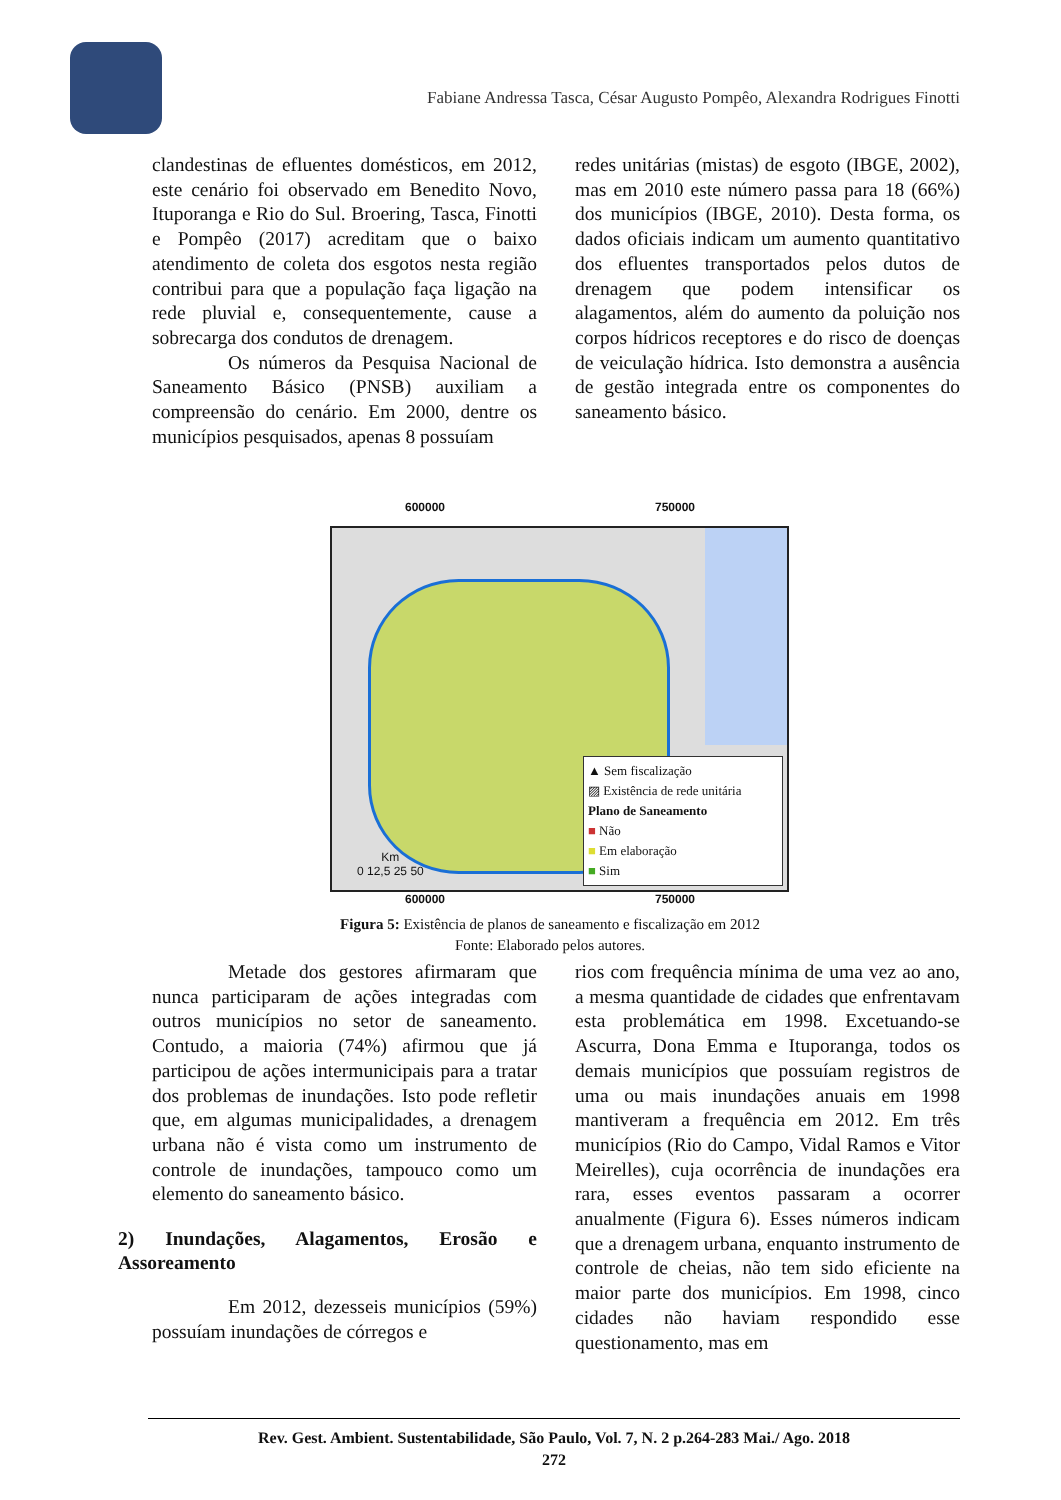Fabiane Andressa Tasca, César Augusto Pompêo, Alexandra Rodrigues Finotti
clandestinas de efluentes domésticos, em 2012, este cenário foi observado em Benedito Novo, Ituporanga e Rio do Sul. Broering, Tasca, Finotti e Pompêo (2017) acreditam que o baixo atendimento de coleta dos esgotos nesta região contribui para que a população faça ligação na rede pluvial e, consequentemente, cause a sobrecarga dos condutos de drenagem.
Os números da Pesquisa Nacional de Saneamento Básico (PNSB) auxiliam a compreensão do cenário. Em 2000, dentre os municípios pesquisados, apenas 8 possuíam
redes unitárias (mistas) de esgoto (IBGE, 2002), mas em 2010 este número passa para 18 (66%) dos municípios (IBGE, 2010). Desta forma, os dados oficiais indicam um aumento quantitativo dos efluentes transportados pelos dutos de drenagem que podem intensificar os alagamentos, além do aumento da poluição nos corpos hídricos receptores e do risco de doenças de veiculação hídrica. Isto demonstra a ausência de gestão integrada entre os componentes do saneamento básico.
600000 750000
Km
0 12,5 25 50
▲ Sem fiscalização
▨ Existência de rede unitária
Plano de Saneamento
■ Não
■ Em elaboração
■ Sim
600000 750000
Figura 5: Existência de planos de saneamento e fiscalização em 2012
Fonte: Elaborado pelos autores.
Metade dos gestores afirmaram que nunca participaram de ações integradas com outros municípios no setor de saneamento. Contudo, a maioria (74%) afirmou que já participou de ações intermunicipais para a tratar dos problemas de inundações. Isto pode refletir que, em algumas municipalidades, a drenagem urbana não é vista como um instrumento de controle de inundações, tampouco como um elemento do saneamento básico.
2) Inundações, Alagamentos, Erosão e Assoreamento
Em 2012, dezesseis municípios (59%) possuíam inundações de córregos e
rios com frequência mínima de uma vez ao ano, a mesma quantidade de cidades que enfrentavam esta problemática em 1998. Excetuando-se Ascurra, Dona Emma e Ituporanga, todos os demais municípios que possuíam registros de uma ou mais inundações anuais em 1998 mantiveram a frequência em 2012. Em três municípios (Rio do Campo, Vidal Ramos e Vitor Meirelles), cuja ocorrência de inundações era rara, esses eventos passaram a ocorrer anualmente (Figura 6). Esses números indicam que a drenagem urbana, enquanto instrumento de controle de cheias, não tem sido eficiente na maior parte dos municípios. Em 1998, cinco cidades não haviam respondido esse questionamento, mas em
Rev. Gest. Ambient. Sustentabilidade, São Paulo, Vol. 7, N. 2 p.264-283 Mai./ Ago. 2018
272